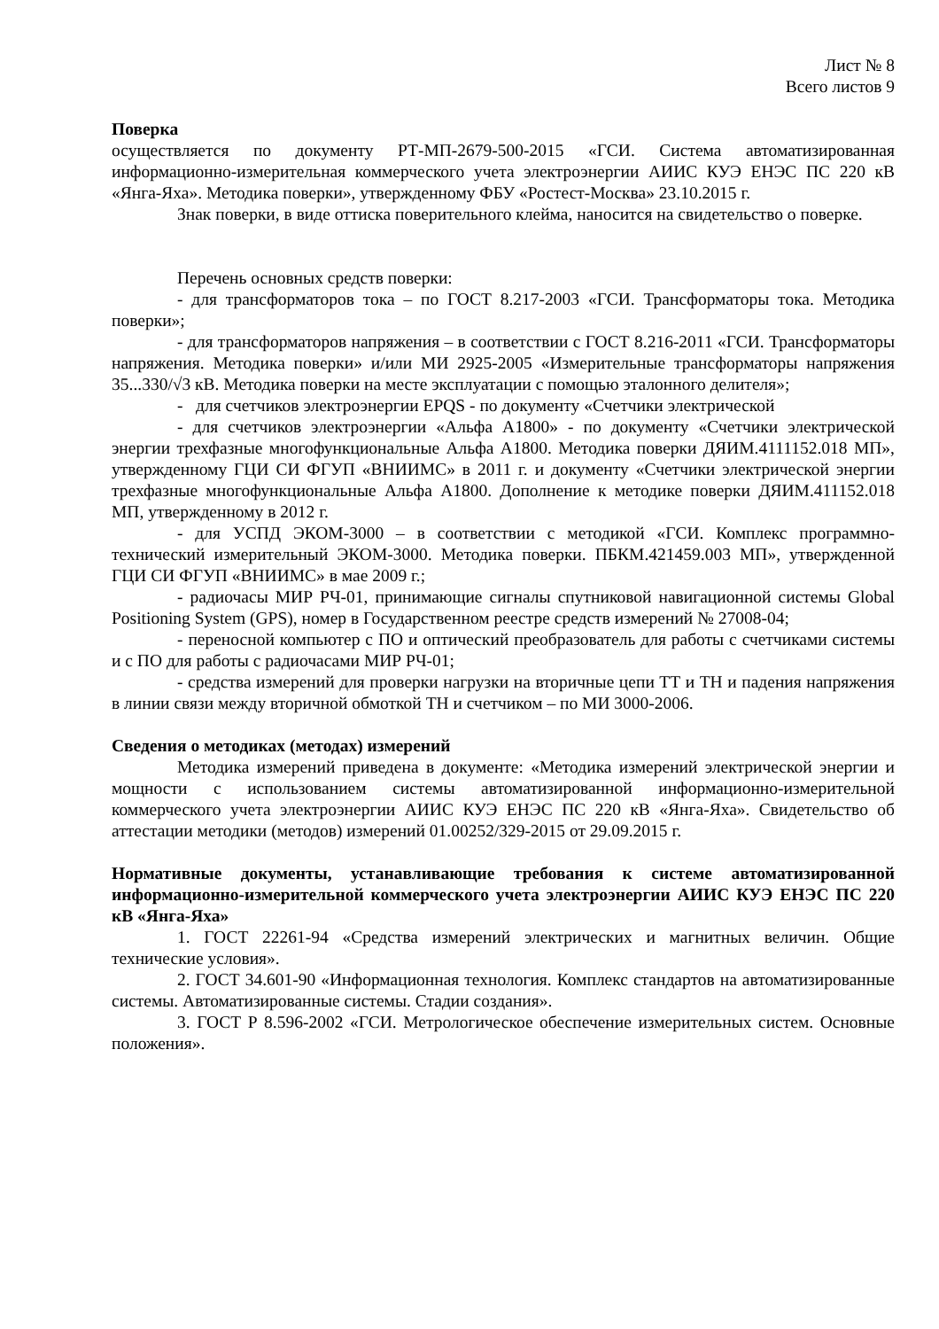Лист № 8
Всего листов 9
Поверка
осуществляется по документу РТ-МП-2679-500-2015 «ГСИ. Система автоматизированная информационно-измерительная коммерческого учета электроэнергии АИИС КУЭ ЕНЭС ПС 220 кВ «Янга-Яха». Методика поверки», утвержденному ФБУ «Ростест-Москва» 23.10.2015 г.
Знак поверки, в виде оттиска поверительного клейма, наносится на свидетельство о поверке.
Перечень основных средств поверки:
- для трансформаторов тока – по ГОСТ 8.217-2003 «ГСИ. Трансформаторы тока. Методика поверки»;
- для трансформаторов напряжения – в соответствии с ГОСТ 8.216-2011 «ГСИ. Трансформаторы напряжения. Методика поверки» и/или МИ 2925-2005 «Измерительные трансформаторы напряжения 35...330/√3 кВ. Методика поверки на месте эксплуатации с помощью эталонного делителя»;
- для счетчиков электроэнергии EPQS - по документу «Счетчики электрической
- для счетчиков электроэнергии «Альфа А1800» - по документу «Счетчики электрической энергии трехфазные многофункциональные Альфа А1800. Методика поверки ДЯИМ.4111152.018 МП», утвержденному ГЦИ СИ ФГУП «ВНИИМС» в 2011 г. и документу «Счетчики электрической энергии трехфазные многофункциональные Альфа А1800. Дополнение к методике поверки ДЯИМ.411152.018 МП, утвержденному в 2012 г.
- для УСПД ЭКОМ-3000 – в соответствии с методикой «ГСИ. Комплекс программно-технический измерительный ЭКОМ-3000. Методика поверки. ПБКМ.421459.003 МП», утвержденной ГЦИ СИ ФГУП «ВНИИМС» в мае 2009 г.;
- радиочасы МИР РЧ-01, принимающие сигналы спутниковой навигационной системы Global Positioning System (GPS), номер в Государственном реестре средств измерений № 27008-04;
- переносной компьютер с ПО и оптический преобразователь для работы с счетчиками системы и с ПО для работы с радиочасами МИР РЧ-01;
- средства измерений для проверки нагрузки на вторичные цепи ТТ и ТН и падения напряжения в линии связи между вторичной обмоткой ТН и счетчиком – по МИ 3000-2006.
Сведения о методиках (методах) измерений
Методика измерений приведена в документе: «Методика измерений электрической энергии и мощности с использованием системы автоматизированной информационно-измерительной коммерческого учета электроэнергии АИИС КУЭ ЕНЭС ПС 220 кВ «Янга-Яха». Свидетельство об аттестации методики (методов) измерений 01.00252/329-2015 от 29.09.2015 г.
Нормативные документы, устанавливающие требования к системе автоматизированной информационно-измерительной коммерческого учета электроэнергии АИИС КУЭ ЕНЭС ПС 220 кВ «Янга-Яха»
1. ГОСТ 22261-94 «Средства измерений электрических и магнитных величин. Общие технические условия».
2. ГОСТ 34.601-90 «Информационная технология. Комплекс стандартов на автоматизированные системы. Автоматизированные системы. Стадии создания».
3. ГОСТ Р 8.596-2002 «ГСИ. Метрологическое обеспечение измерительных систем. Основные положения».